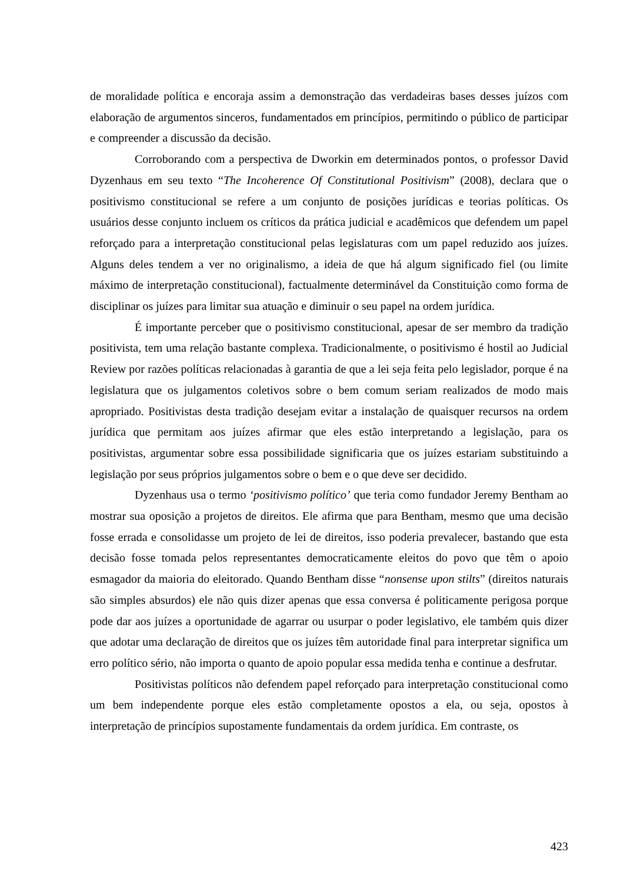de moralidade política e encoraja assim a demonstração das verdadeiras bases desses juízos com elaboração de argumentos sinceros, fundamentados em princípios, permitindo o público de participar e compreender a discussão da decisão.
Corroborando com a perspectiva de Dworkin em determinados pontos, o professor David Dyzenhaus em seu texto “The Incoherence Of Constitutional Positivism” (2008), declara que o positivismo constitucional se refere a um conjunto de posições jurídicas e teorias políticas. Os usuários desse conjunto incluem os críticos da prática judicial e acadêmicos que defendem um papel reforçado para a interpretação constitucional pelas legislaturas com um papel reduzido aos juízes. Alguns deles tendem a ver no originalismo, a ideia de que há algum significado fiel (ou limite máximo de interpretação constitucional), factualmente determinável da Constituição como forma de disciplinar os juízes para limitar sua atuação e diminuir o seu papel na ordem jurídica.
É importante perceber que o positivismo constitucional, apesar de ser membro da tradição positivista, tem uma relação bastante complexa. Tradicionalmente, o positivismo é hostil ao Judicial Review por razões políticas relacionadas à garantia de que a lei seja feita pelo legislador, porque é na legislatura que os julgamentos coletivos sobre o bem comum seriam realizados de modo mais apropriado. Positivistas desta tradição desejam evitar a instalação de quaisquer recursos na ordem jurídica que permitam aos juízes afirmar que eles estão interpretando a legislação, para os positivistas, argumentar sobre essa possibilidade significaria que os juízes estariam substituindo a legislação por seus próprios julgamentos sobre o bem e o que deve ser decidido.
Dyzenhaus usa o termo ‘positivismo político’ que teria como fundador Jeremy Bentham ao mostrar sua oposição a projetos de direitos. Ele afirma que para Bentham, mesmo que uma decisão fosse errada e consolidasse um projeto de lei de direitos, isso poderia prevalecer, bastando que esta decisão fosse tomada pelos representantes democraticamente eleitos do povo que têm o apoio esmagador da maioria do eleitorado. Quando Bentham disse “nonsense upon stilts” (direitos naturais são simples absurdos) ele não quis dizer apenas que essa conversa é politicamente perigosa porque pode dar aos juízes a oportunidade de agarrar ou usurpar o poder legislativo, ele também quis dizer que adotar uma declaração de direitos que os juízes têm autoridade final para interpretar significa um erro político sério, não importa o quanto de apoio popular essa medida tenha e continue a desfrutar.
Positivistas políticos não defendem papel reforçado para interpretação constitucional como um bem independente porque eles estão completamente opostos a ela, ou seja, opostos à interpretação de princípios supostamente fundamentais da ordem jurídica. Em contraste, os
423